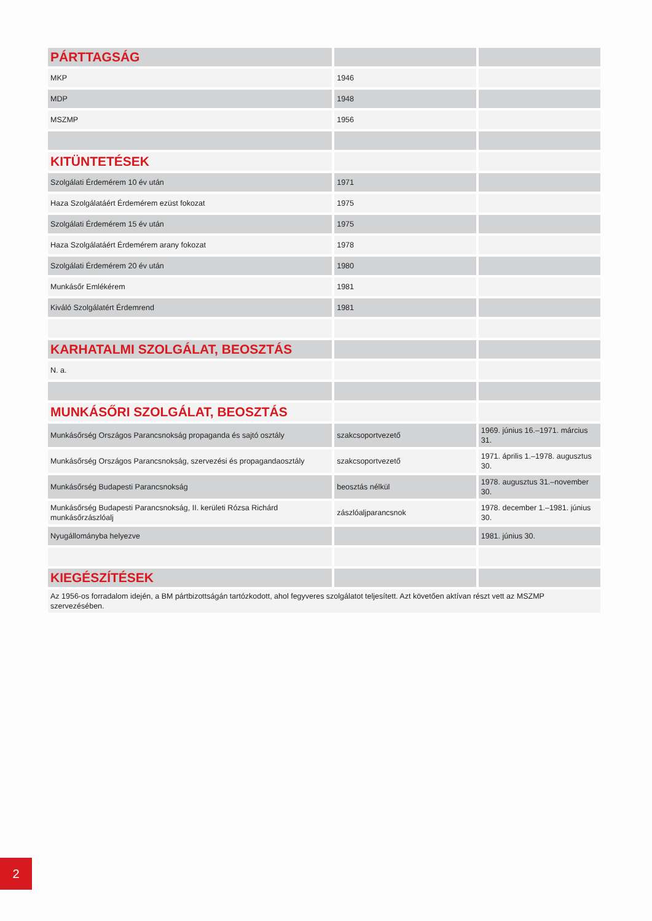| PÁRTTAGSÁG | | |
| MKP | 1946 | |
| MDP | 1948 | |
| MSZMP | 1956 | |
| KITÜNTETÉSEK | | |
| Szolgálati Érdemérem 10 év után | 1971 | |
| Haza Szolgálatáért Érdemérem ezüst fokozat | 1975 | |
| Szolgálati Érdemérem 15 év után | 1975 | |
| Haza Szolgálatáért Érdemérem arany fokozat | 1978 | |
| Szolgálati Érdemérem 20 év után | 1980 | |
| Munkásőr Emlékérem | 1981 | |
| Kiváló Szolgálatért Érdemrend | 1981 | |
| KARHATALMI SZOLGÁLAT, BEOSZTÁS | | |
| N. a. | | |
| MUNKÁSŐRI SZOLGÁLAT, BEOSZTÁS | | |
| Munkásőrség Országos Parancsnokság propaganda és sajtó osztály | szakcsoportvezető | 1969. június 16.–1971. március 31. |
| Munkásőrség Országos Parancsnokság, szervezési és propagandaosztály | szakcsoportvezető | 1971. április 1.–1978. augusztus 30. |
| Munkásőrség Budapesti Parancsnokság | beosztás nélkül | 1978. augusztus 31.–november 30. |
| Munkásőrség Budapesti Parancsnokság, II. kerületi Rózsa Richárd munkásőrzászlóalj | zászlóaljparancsnok | 1978. december 1.–1981. június 30. |
| Nyugállományba helyezve | | 1981. június 30. |
| KIEGÉSZÍTÉSEK | | |
| Az 1956-os forradalom idején, a BM pártbizottságán tartózkodott, ahol fegyveres szolgálatot teljesített. Azt követően aktívan részt vett az MSZMP szervezésében. | | |
2